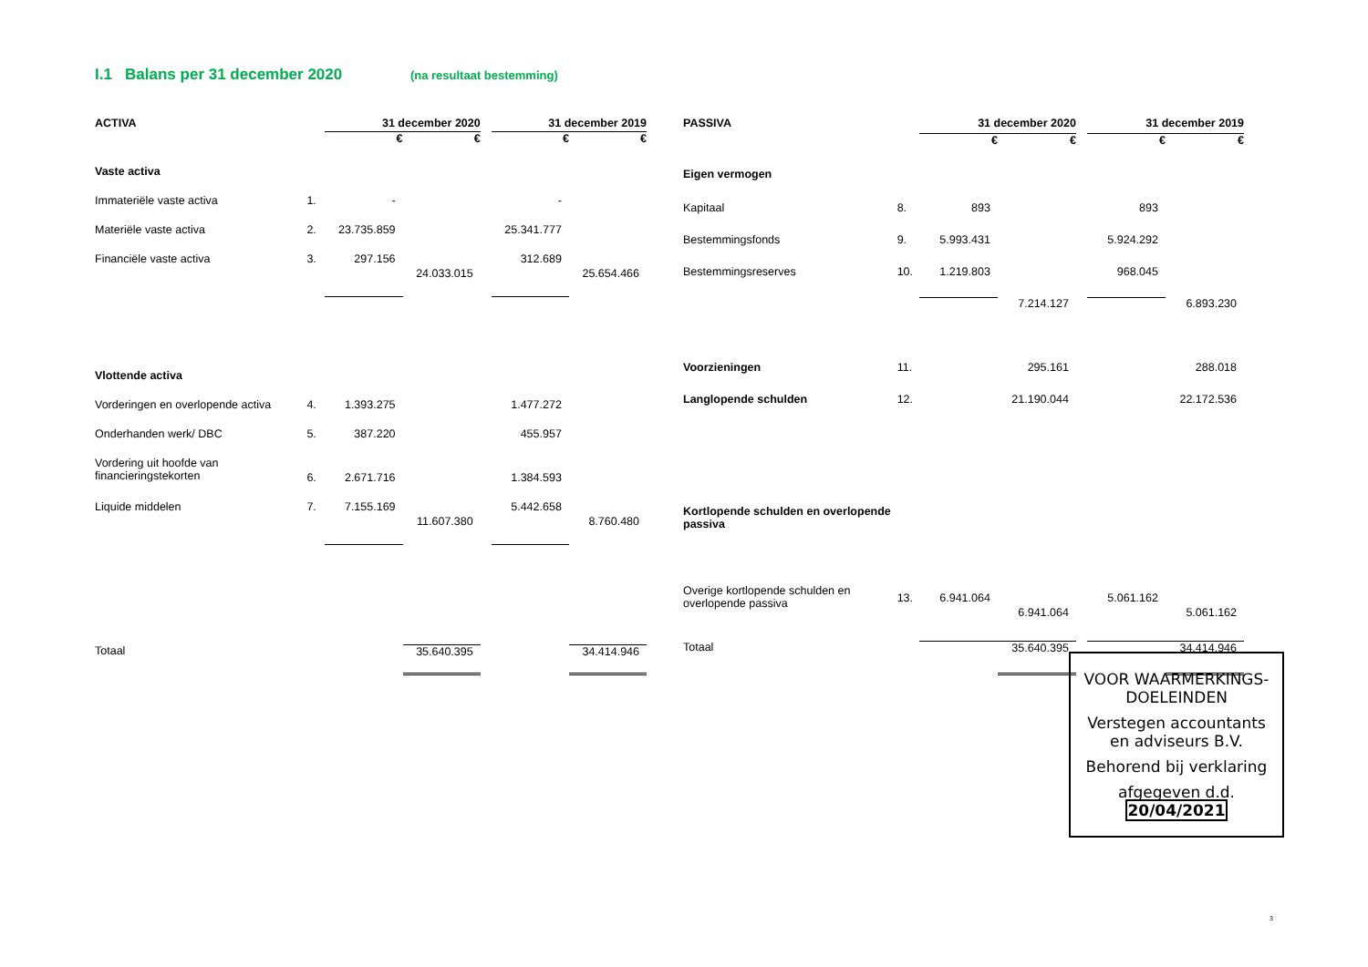I.1 Balans per 31 december 2020 (na resultaat bestemming)
| ACTIVA | | 31 december 2020 | | | 31 december 2019 | |
| --- | --- | --- | --- | --- | --- | --- |
| | | € | € | | € | € |
| Vaste activa | | | | | | |
| Immateriële vaste activa | 1. | - | | | - | |
| Materiële vaste activa | 2. | 23.735.859 | | | 25.341.777 | |
| Financiële vaste activa | 3. | 297.156 | 24.033.015 | | 312.689 | 25.654.466 |
| Vlottende activa | | | | | | |
| Vorderingen en overlopende activa | 4. | 1.393.275 | | | 1.477.272 | |
| Onderhanden werk/ DBC | 5. | 387.220 | | | 455.957 | |
| Vordering uit hoofde van financieringstekorten | 6. | 2.671.716 | | | 1.384.593 | |
| Liquide middelen | 7. | 7.155.169 | 11.607.380 | | 5.442.658 | 8.760.480 |
| Totaal | | | 35.640.395 | | | 34.414.946 |
| PASSIVA | | 31 december 2020 | | | 31 december 2019 | |
| --- | --- | --- | --- | --- | --- | --- |
| | | € | € | | € | € |
| Eigen vermogen | | | | | | |
| Kapitaal | 8. | 893 | | | 893 | |
| Bestemmingsfonds | 9. | 5.993.431 | | | 5.924.292 | |
| Bestemmingsreserves | 10. | 1.219.803 | | | 968.045 | |
| | | | 7.214.127 | | | 6.893.230 |
| Voorzieningen | 11. | | 295.161 | | | 288.018 |
| Langlopende schulden | 12. | | 21.190.044 | | | 22.172.536 |
| Kortlopende schulden en overlopende passiva | | | | | | |
| Overige kortlopende schulden en overlopende passiva | 13. | 6.941.064 | 6.941.064 | | 5.061.162 | 5.061.162 |
| Totaal | | | 35.640.395 | | | 34.414.946 |
VOOR WAARMERKINGS-
DOELEINDEN
Verstegen accountants
en adviseurs B.V.
Behorend bij verklaring
afgegeven d.d. 20/04/2021
3